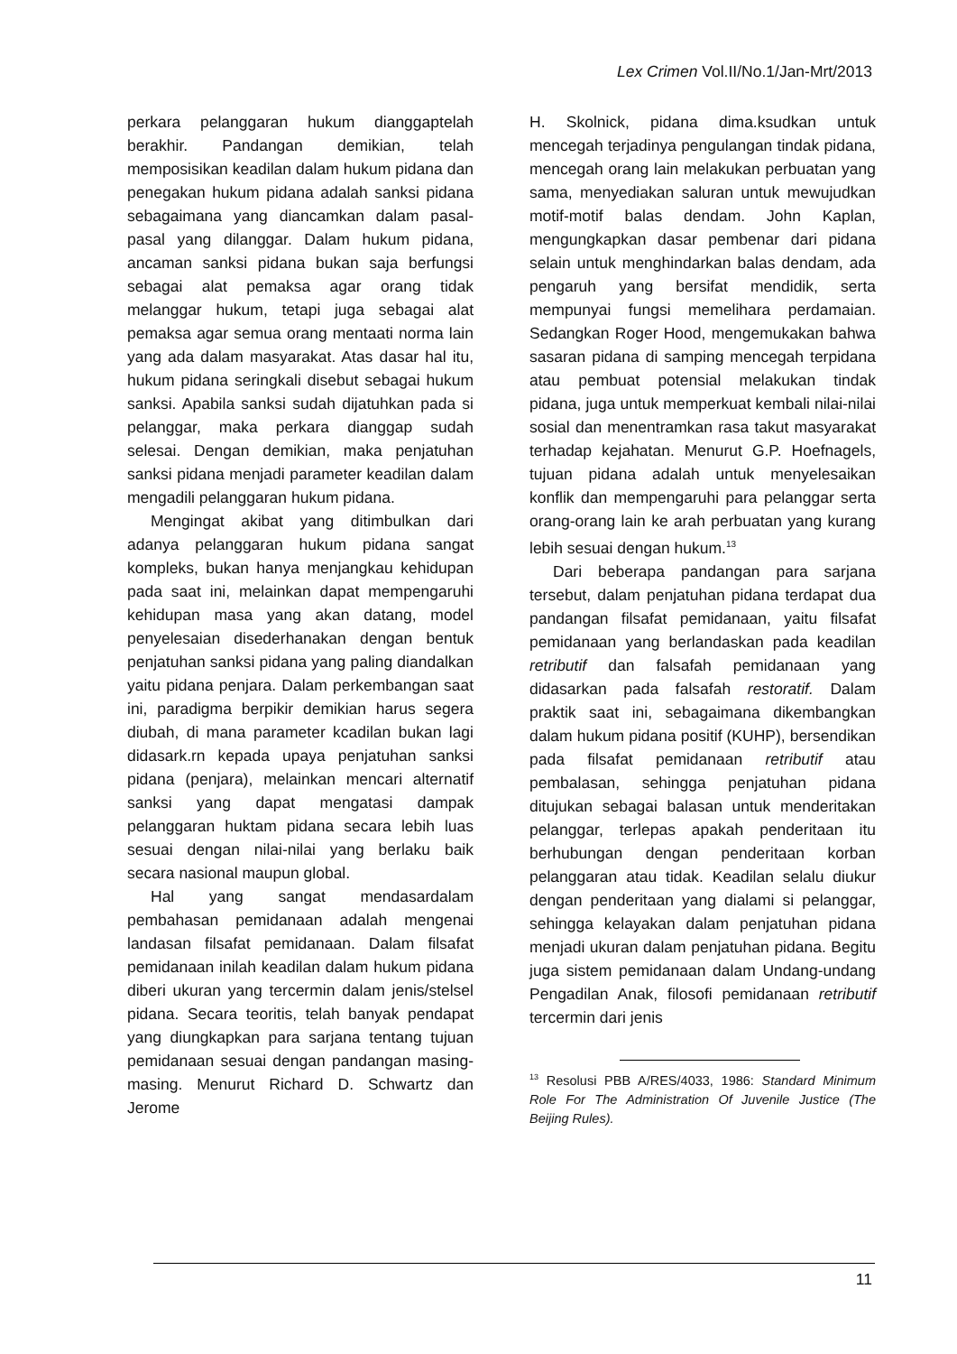Lex Crimen Vol.II/No.1/Jan-Mrt/2013
perkara pelanggaran hukum dianggaptelah berakhir. Pandangan demikian, telah memposisikan keadilan dalam hukum pidana dan penegakan hukum pidana adalah sanksi pidana sebagaimana yang diancamkan dalam pasal-pasal yang dilanggar. Dalam hukum pidana, ancaman sanksi pidana bukan saja berfungsi sebagai alat pemaksa agar orang tidak melanggar hukum, tetapi juga sebagai alat pemaksa agar semua orang mentaati norma lain yang ada dalam masyarakat. Atas dasar hal itu, hukum pidana seringkali disebut sebagai hukum sanksi. Apabila sanksi sudah dijatuhkan pada si pelanggar, maka perkara dianggap sudah selesai. Dengan demikian, maka penjatuhan sanksi pidana menjadi parameter keadilan dalam mengadili pelanggaran hukum pidana.
Mengingat akibat yang ditimbulkan dari adanya pelanggaran hukum pidana sangat kompleks, bukan hanya menjangkau kehidupan pada saat ini, melainkan dapat mempengaruhi kehidupan masa yang akan datang, model penyelesaian disederhanakan dengan bentuk penjatuhan sanksi pidana yang paling diandalkan yaitu pidana penjara. Dalam perkembangan saat ini, paradigma berpikir demikian harus segera diubah, di mana parameter kcadilan bukan lagi didasark.rn kepada upaya penjatuhan sanksi pidana (penjara), melainkan mencari alternatif sanksi yang dapat mengatasi dampak pelanggaran huktam pidana secara lebih luas sesuai dengan nilai-nilai yang berlaku baik secara nasional maupun global.
Hal yang sangat mendasardalam pembahasan pemidanaan adalah mengenai landasan filsafat pemidanaan. Dalam filsafat pemidanaan inilah keadilan dalam hukum pidana diberi ukuran yang tercermin dalam jenis/stelsel pidana. Secara teoritis, telah banyak pendapat yang diungkapkan para sarjana tentang tujuan pemidanaan sesuai dengan pandangan masing-masing. Menurut Richard D. Schwartz dan Jerome
H. Skolnick, pidana dima.ksudkan untuk mencegah terjadinya pengulangan tindak pidana, mencegah orang lain melakukan perbuatan yang sama, menyediakan saluran untuk mewujudkan motif-motif balas dendam. John Kaplan, mengungkapkan dasar pembenar dari pidana selain untuk menghindarkan balas dendam, ada pengaruh yang bersifat mendidik, serta mempunyai fungsi memelihara perdamaian. Sedangkan Roger Hood, mengemukakan bahwa sasaran pidana di samping mencegah terpidana atau pembuat potensial melakukan tindak pidana, juga untuk memperkuat kembali nilai-nilai sosial dan menentramkan rasa takut masyarakat terhadap kejahatan. Menurut G.P. Hoefnagels, tujuan pidana adalah untuk menyelesaikan konflik dan mempengaruhi para pelanggar serta orang-orang lain ke arah perbuatan yang kurang lebih sesuai dengan hukum.<sup>13</sup>
Dari beberapa pandangan para sarjana tersebut, dalam penjatuhan pidana terdapat dua pandangan filsafat pemidanaan, yaitu filsafat pemidanaan yang berlandaskan pada keadilan retributif dan falsafah pemidanaan yang didasarkan pada falsafah restoratif. Dalam praktik saat ini, sebagaimana dikembangkan dalam hukum pidana positif (KUHP), bersendikan pada filsafat pemidanaan retributif atau pembalasan, sehingga penjatuhan pidana ditujukan sebagai balasan untuk menderitakan pelanggar, terlepas apakah penderitaan itu berhubungan dengan penderitaan korban pelanggaran atau tidak. Keadilan selalu diukur dengan penderitaan yang dialami si pelanggar, sehingga kelayakan dalam penjatuhan pidana menjadi ukuran dalam penjatuhan pidana. Begitu juga sistem pemidanaan dalam Undang-undang Pengadilan Anak, filosofi pemidanaan retributif tercermin dari jenis
<sup>13</sup> Resolusi PBB A/RES/4033, 1986: Standard Minimum Role For The Administration Of Juvenile Justice (The Beijing Rules).
11